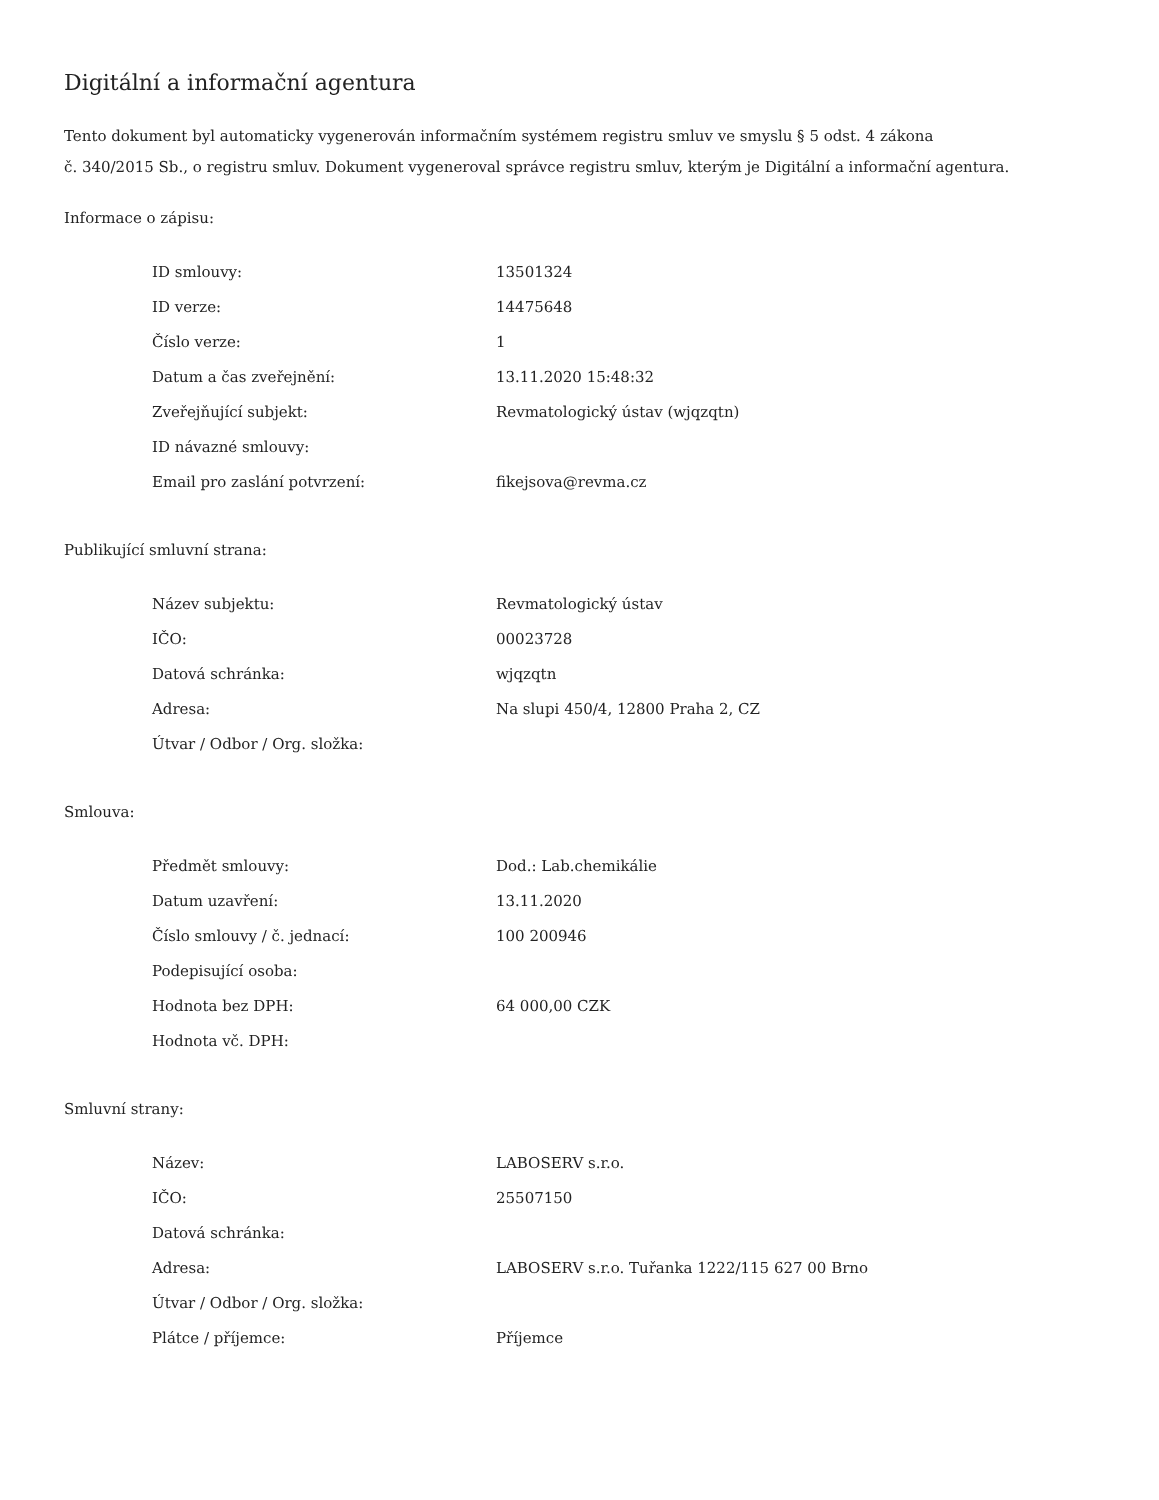Digitální a informační agentura
Tento dokument byl automaticky vygenerován informačním systémem registru smluv ve smyslu § 5 odst. 4 zákona
č. 340/2015 Sb., o registru smluv. Dokument vygeneroval správce registru smluv, kterým je Digitální a informační agentura.
Informace o zápisu:
| ID smlouvy: | 13501324 |
| ID verze: | 14475648 |
| Číslo verze: | 1 |
| Datum a čas zveřejnění: | 13.11.2020 15:48:32 |
| Zveřejňující subjekt: | Revmatologický ústav (wjqzqtn) |
| ID návazné smlouvy: | |
| Email pro zaslání potvrzení: | fikejsova@revma.cz |
Publikující smluvní strana:
| Název subjektu: | Revmatologický ústav |
| IČO: | 00023728 |
| Datová schránka: | wjqzqtn |
| Adresa: | Na slupi 450/4, 12800 Praha 2, CZ |
| Útvar / Odbor / Org. složka: | |
Smlouva:
| Předmět smlouvy: | Dod.: Lab.chemikálie |
| Datum uzavření: | 13.11.2020 |
| Číslo smlouvy / č. jednací: | 100 200946 |
| Podepisující osoba: | |
| Hodnota bez DPH: | 64 000,00 CZK |
| Hodnota vč. DPH: | |
Smluvní strany:
| Název: | LABOSERV s.r.o. |
| IČO: | 25507150 |
| Datová schránka: | |
| Adresa: | LABOSERV s.r.o. Tuřanka 1222/115 627 00 Brno |
| Útvar / Odbor / Org. složka: | |
| Plátce / příjemce: | Příjemce |